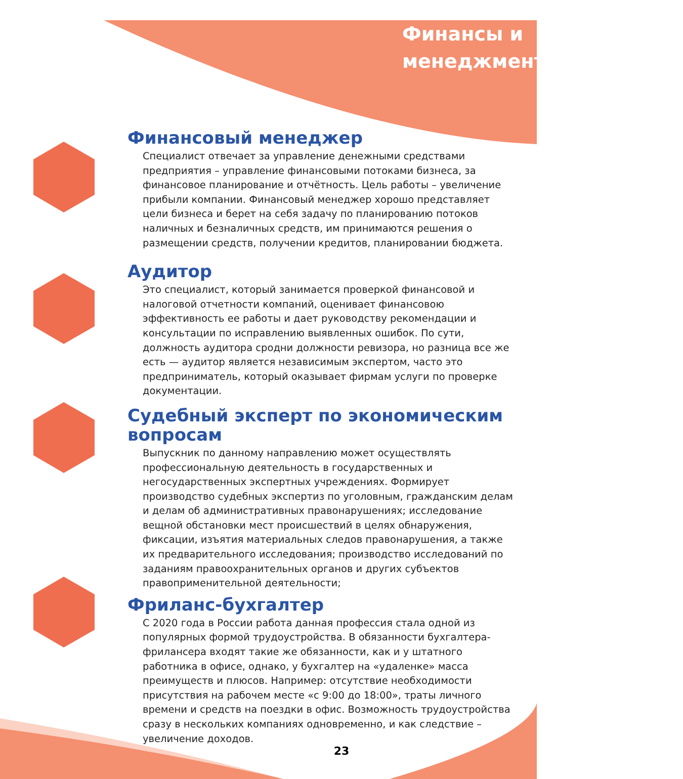Финансы и
менеджмент
Финансовый менеджер
Специалист отвечает за управление денежными средствами предприятия – управление финансовыми потоками бизнеса, за финансовое планирование и отчётность. Цель работы – увеличение прибыли компании. Финансовый менеджер хорошо представляет цели бизнеса и берет на себя задачу по планированию потоков наличных и безналичных средств, им принимаются решения о размещении средств, получении кредитов, планировании бюджета.
Аудитор
Это специалист, который занимается проверкой финансовой и налоговой отчетности компаний, оценивает финансовою эффективность ее работы и дает руководству рекомендации и консультации по исправлению выявленных ошибок. По сути, должность аудитора сродни должности ревизора, но разница все же есть — аудитор является независимым экспертом, часто это предприниматель, который оказывает фирмам услуги по проверке документации.
Судебный эксперт по экономическим вопросам
Выпускник по данному направлению может осуществлять профессиональную деятельность в государственных и негосударственных экспертных учреждениях. Формирует производство судебных экспертиз по уголовным, гражданским делам и делам об административных правонарушениях; исследование вещной обстановки мест происшествий в целях обнаружения, фиксации, изъятия материальных следов правонарушения, а также их предварительного исследования; производство исследований по заданиям правоохранительных органов и других субъектов правоприменительной деятельности;
Фриланс-бухгалтер
С 2020 года в России работа данная профессия стала одной из популярных формой трудоустройства. В обязанности бухгалтера-фрилансера входят такие же обязанности, как и у штатного работника в офисе, однако, у бухгалтер на «удаленке» масса преимуществ и плюсов. Например: отсутствие необходимости присутствия на рабочем месте «с 9:00 до 18:00», траты личного времени и средств на поездки в офис. Возможность трудоустройства сразу в нескольких компаниях одновременно, и как следствие – увеличение доходов.
23